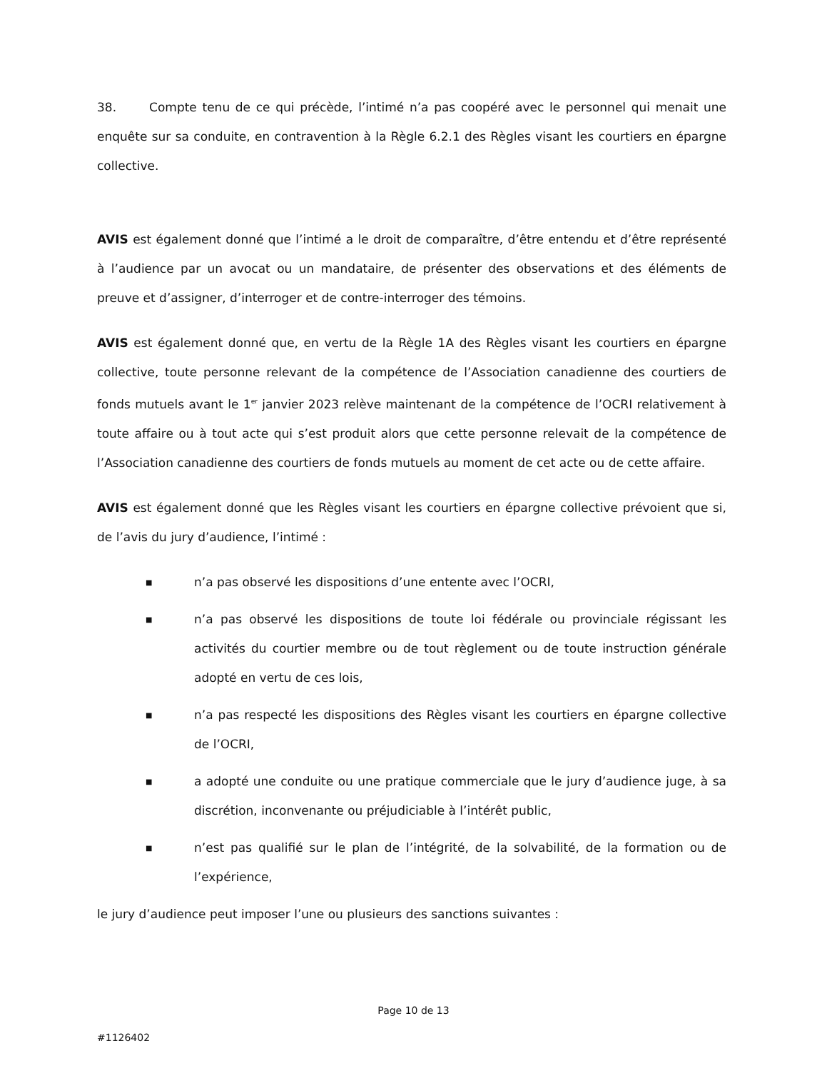38. Compte tenu de ce qui précède, l’intimé n’a pas coopéré avec le personnel qui menait une enquête sur sa conduite, en contravention à la Règle 6.2.1 des Règles visant les courtiers en épargne collective.
AVIS est également donné que l’intimé a le droit de comparaître, d’être entendu et d’être représenté à l’audience par un avocat ou un mandataire, de présenter des observations et des éléments de preuve et d’assigner, d’interroger et de contre-interroger des témoins.
AVIS est également donné que, en vertu de la Règle 1A des Règles visant les courtiers en épargne collective, toute personne relevant de la compétence de l’Association canadienne des courtiers de fonds mutuels avant le 1<sup>er</sup> janvier 2023 relève maintenant de la compétence de l’OCRI relativement à toute affaire ou à tout acte qui s’est produit alors que cette personne relevait de la compétence de l’Association canadienne des courtiers de fonds mutuels au moment de cet acte ou de cette affaire.
AVIS est également donné que les Règles visant les courtiers en épargne collective prévoient que si, de l’avis du jury d’audience, l’intimé :
■ n’a pas observé les dispositions d’une entente avec l’OCRI,
■ n’a pas observé les dispositions de toute loi fédérale ou provinciale régissant les activités du courtier membre ou de tout règlement ou de toute instruction générale adopté en vertu de ces lois,
■ n’a pas respecté les dispositions des Règles visant les courtiers en épargne collective de l’OCRI,
■ a adopté une conduite ou une pratique commerciale que le jury d’audience juge, à sa discrétion, inconvenante ou préjudiciable à l’intérêt public,
■ n’est pas qualifié sur le plan de l’intégrité, de la solvabilité, de la formation ou de l’expérience,
le jury d’audience peut imposer l’une ou plusieurs des sanctions suivantes :
Page 10 de 13
#1126402